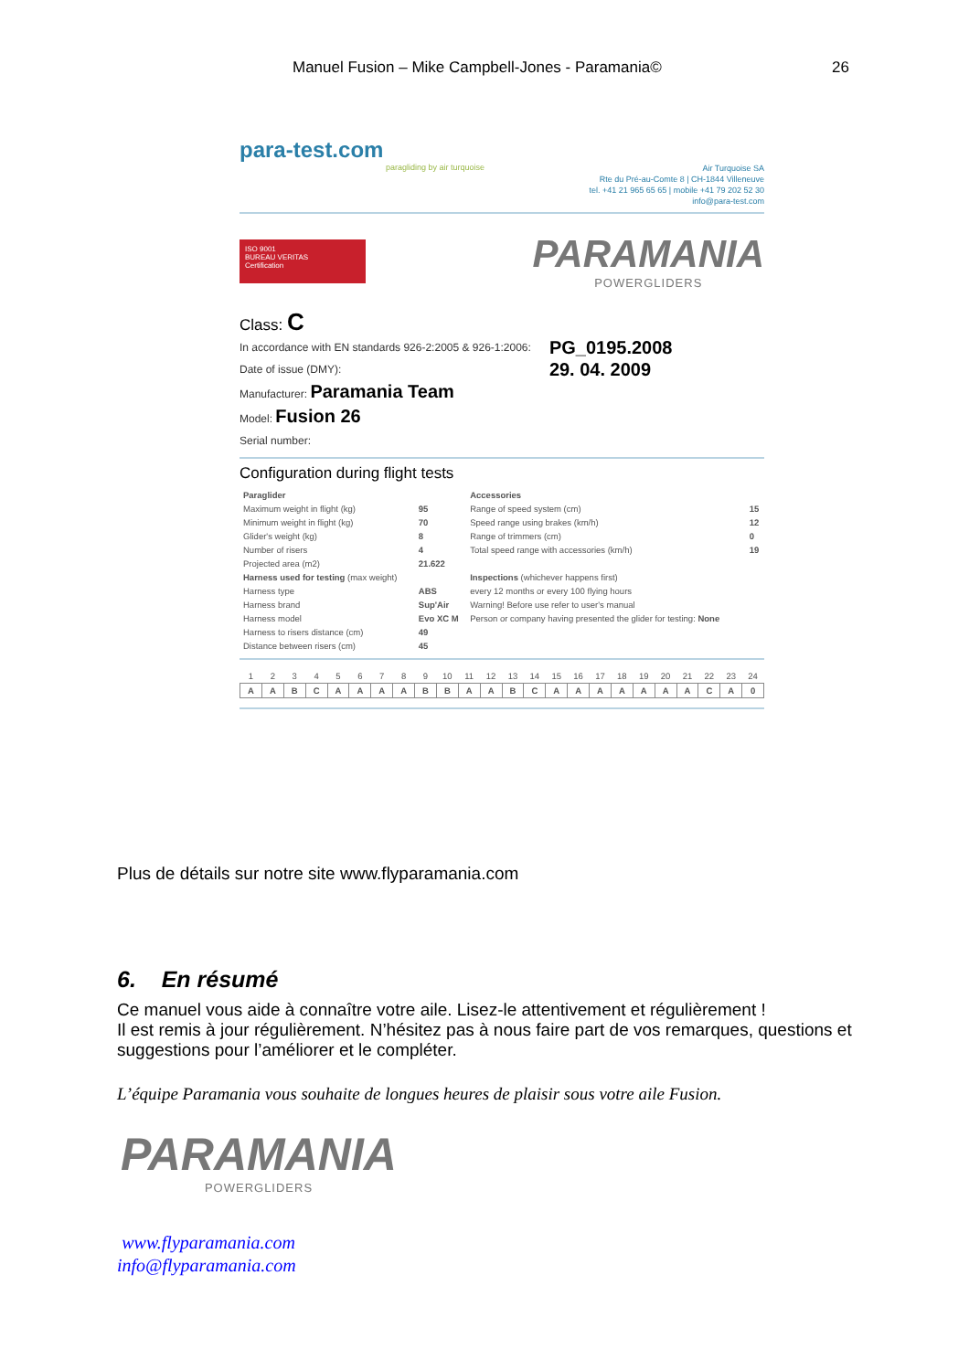Manuel Fusion – Mike Campbell-Jones - Paramania© 26
para-test.com
paragliding by air turquoise
Air Turquoise SA
Rte du Pré-au-Comte 8 | CH-1844 Villeneuve
tel. +41 21 965 65 65 | mobile +41 79 202 52 30
info@para-test.com
ISO 9001
BUREAU VERITAS
Certification
PARAMANIA
POWERGLIDERS
Class: C
In accordance with EN standards 926-2:2005 & 926-1:2006:
Date of issue (DMY):
Manufacturer: Paramania Team
Model: Fusion 26
Serial number:
PG_0195.2008
29. 04. 2009
Configuration during flight tests
| Paraglider | | Accessories | |
| Maximum weight in flight (kg) | 95 | Range of speed system (cm) | 15 |
| Minimum weight in flight (kg) | 70 | Speed range using brakes (km/h) | 12 |
| Glider's weight (kg) | 8 | Range of trimmers (cm) | 0 |
| Number of risers | 4 | Total speed range with accessories (km/h) | 19 |
| Projected area (m2) | 21.622 | | |
| Harness used for testing (max weight) | | Inspections (whichever happens first) | |
| Harness type | ABS | every 12 months or every 100 flying hours | |
| Harness brand | Sup'Air | Warning! Before use refer to user's manual | |
| Harness model | Evo XC M | Person or company having presented the glider for testing: None | |
| Harness to risers distance (cm) | 49 | | |
| Distance between risers (cm) | 45 | | |
| 1 | 2 | 3 | 4 | 5 | 6 | 7 | 8 | 9 | 10 | 11 | 12 | 13 | 14 | 15 | 16 | 17 | 18 | 19 | 20 | 21 | 22 | 23 | 24 |
| A | A | B | C | A | A | A | A | B | B | A | A | B | C | A | A | A | A | A | A | A | C | A | 0 |
Plus de détails sur notre site www.flyparamania.com
6. En résumé
Ce manuel vous aide à connaître votre aile. Lisez-le attentivement et régulièrement !
Il est remis à jour régulièrement. N’hésitez pas à nous faire part de vos remarques, questions et suggestions pour l’améliorer et le compléter.
L’équipe Paramania vous souhaite de longues heures de plaisir sous votre aile Fusion.
PARAMANIA
POWERGLIDERS
www.flyparamania.com
info@flyparamania.com